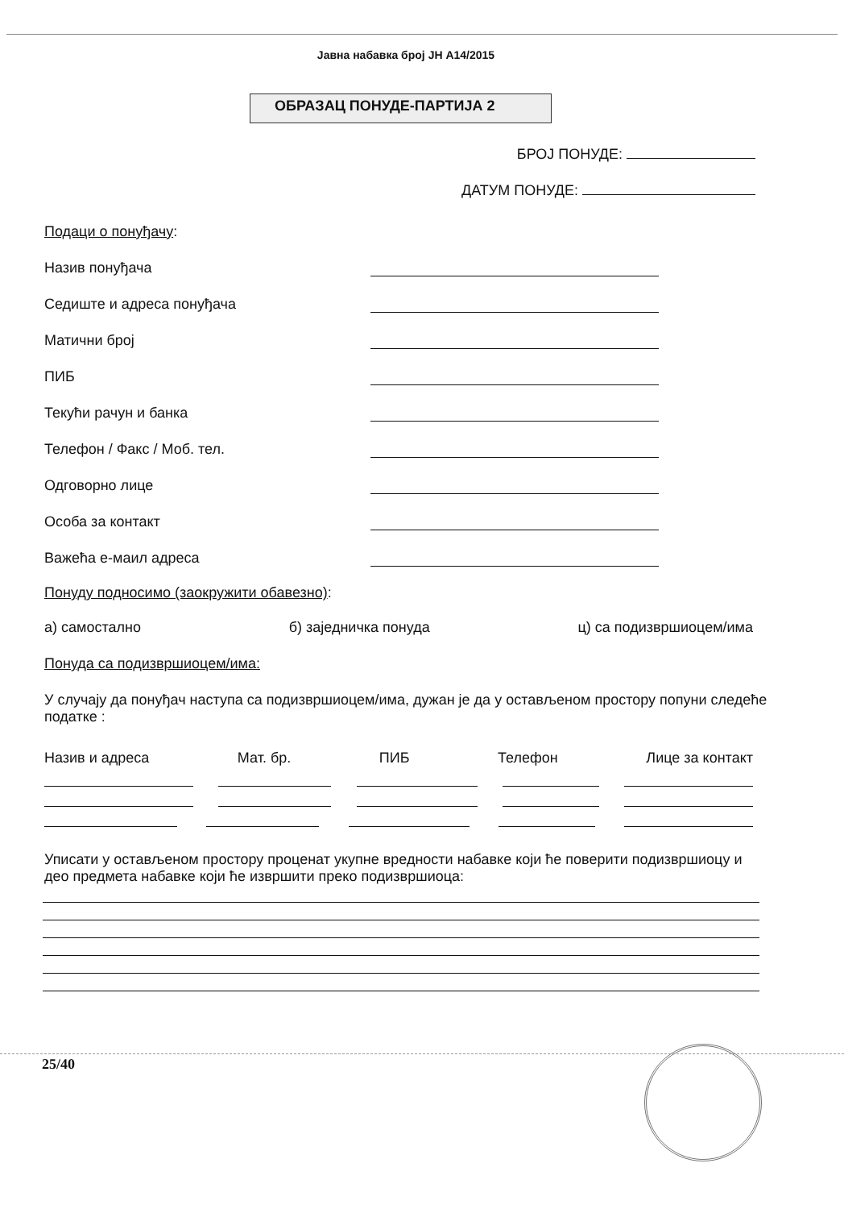Јавна набавка број ЈН А14/2015
ОБРАЗАЦ ПОНУДЕ-ПАРТИЈА 2
БРОЈ ПОНУДЕ:
ДАТУМ ПОНУДЕ:
Подаци о понуђачу:
Назив понуђача
Седиште и адреса понуђача
Матични број
ПИБ
Текући рачун и банка
Телефон / Факс / Моб. тел.
Одговорно лице
Особа за контакт
Важећа е-маил адреса
Понуду подносимо (заокружити обавезно):
а) самостално б) заједничка понуда ц) са подизвршиоцем/има
Понуда са подизвршиоцем/има:
У случају да понуђач наступа са подизвршиоцем/има, дужан је да у остављеном простору попуни следеће податке :
Назив и адреса Мат. бр. ПИБ Телефон Лице за контакт
Уписати у остављеном простору проценат укупне вредности набавке који ће поверити подизвршиоцу и део предмета набавке који ће извршити преко подизвршиоца:
25/40